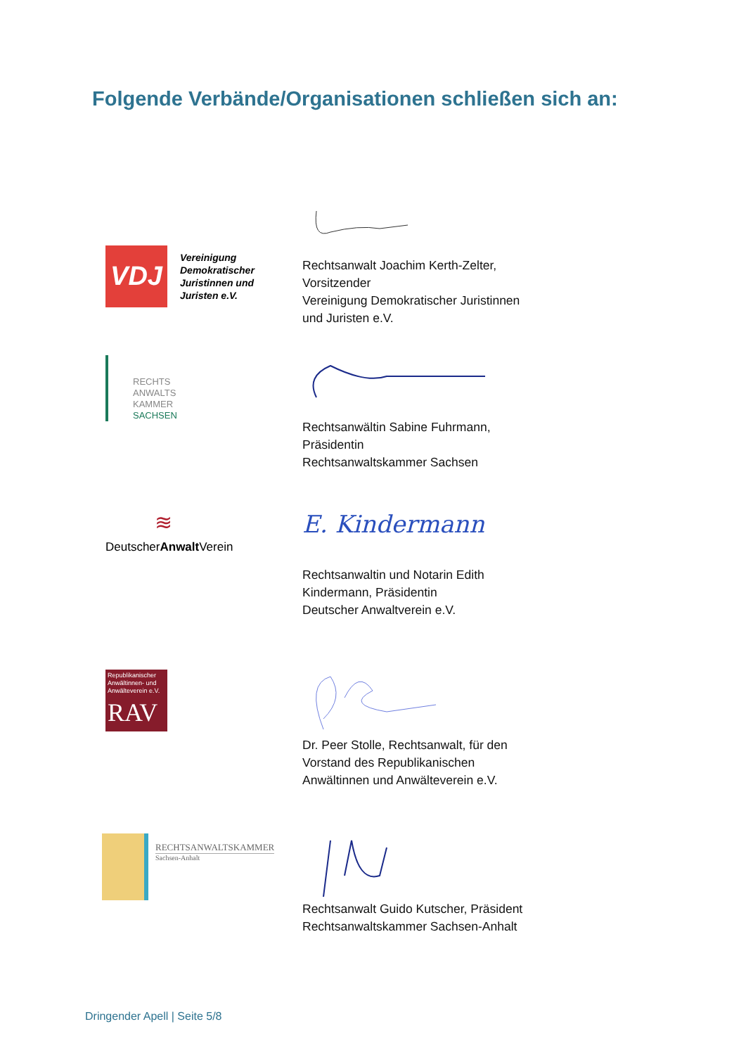Folgende Verbände/Organisationen schließen sich an:
VDJ
Vereinigung
Demokratischer
Juristinnen und
Juristen e.V.
Rechtsanwalt Joachim Kerth-Zelter, Vorsitzender
Vereinigung Demokratischer Juristinnen und Juristen e.V.
RECHTS
ANWALTS
KAMMER
SACHSEN
Rechtsanwältin Sabine Fuhrmann, Präsidentin
Rechtsanwaltskammer Sachsen
≋
DeutscherAnwalt Verein
E. Kindermann
Rechtsanwaltin und Notarin Edith Kindermann, Präsidentin
Deutscher Anwaltverein e.V.
Republikanischer Anwältinnen- und Anwälteverein e.V.
RAV
Dr. Peer Stolle, Rechtsanwalt, für den Vorstand des Republikanischen Anwältinnen und Anwälteverein e.V.
RECHTSANWALTSKAMMER
Sachsen-Anhalt
Rechtsanwalt Guido Kutscher, Präsident
Rechtsanwaltskammer Sachsen-Anhalt
Dringender Apell | Seite 5/8